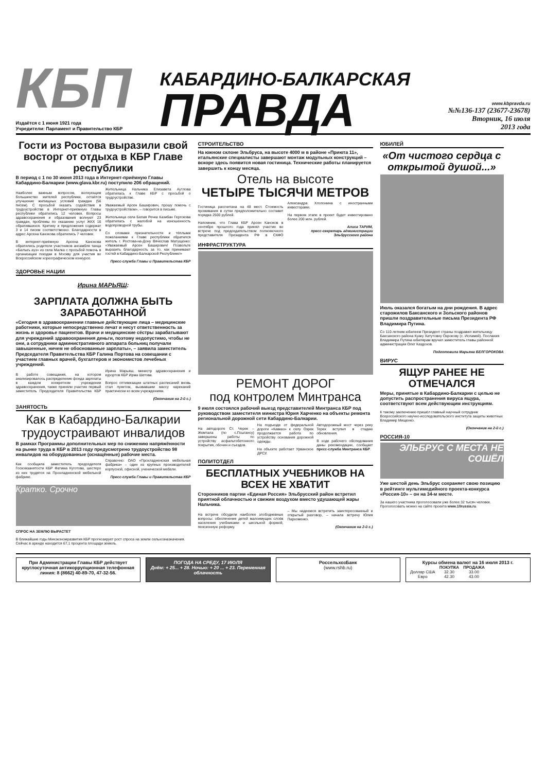КБП
Издаётся с 1 июня 1921 года
Учредители: Парламент и Правительство КБР
КАБАРДИНО-БАЛКАРСКАЯ
ПРАВДА
www.kbpravda.ru
№№136-137 (23677-23678)
Вторник, 16 июля
2013 года
Гости из Ростова выразили свой восторг от отдыха в КБР Главе республики
В период с 1 по 30 июня 2013 года в Интернет-приёмную Главы Кабардино-Балкарии (www.glava.kbr.ru) поступило 206 обращений.
Наиболее важным вопросом, волнующим большинство жителей республики, остаётся улучшение жилищных условий граждан (56 писем). С просьбой оказать содействие в трудоустройстве в Интернет-приёмную Главы республики обратились 12 человек. Вопросы здравоохранения и образования волнуют 23 граждан, проблемы по оказанию услуг ЖКХ 16 обратившихся. Критику и предложения содержат 3 и 14 писем соответственно. Благодарности в адрес Арсена Канокова обратились 7 человек.
В интернет-приёмную Арсена Канокова обратились родители участников ансамбля танца «Балъкъ ауз» из села Малка с просьбой помочь в организации поездки в Москву для участия во Всероссийском хореографическом конкурсе.
Жительница Нальчика Елизавета Аутлова обратилась к Главе КБР с просьбой о трудоустройстве.
Уважаемый Арсен Баширович, прошу помочь с трудоустройством», – говорится в письме.
Жительница села Белая Речка Казибан Гергокова обратилась с жалобой на изношенность водопроводной трубы.
Со словами признательности и тёплыми пожеланиями к Главе республики обратился житель г. Ростова-на-Дону Вячеслав Матущенко: «Уважаемый Арсен Баширович! Позвольте выразить благодарность за то, как принимают гостей в Кабардино-Балкарской Республике!»
Пресс-служба Главы и Правительства КБР
ЗДОРОВЬЕ НАЦИИ
Ирина МАРЬЯШ:
ЗАРПЛАТА ДОЛЖНА БЫТЬ ЗАРАБОТАННОЙ
«Сегодня в здравоохранении главные действующие лица – медицинские работники, которые непосредственно лечат и несут ответственность за жизнь и здоровье пациентов. Врачи и медицинские сёстры зарабатывают для учреждений здравоохранения деньги, поэтому недопустимо, чтобы не они, а сотрудники административного аппарата больниц получали завышенные, ничем не обоснованные зарплаты», – заявила заместитель Председателя Правительства КБР Галина Портова на совещании с участием главных врачей, бухгалтеров и экономистов лечебных учреждений.
В работе совещания, на котором анализировалось распределение фонда зарплаты в каждом конкретном учреждении здравоохранения, также приняли участие первый заместитель Председателя Правительства КБР Ирина Марьяш, министр здравоохранения и курортов КБР Ирма Шетова.
Вопрос оптимизации штатных расписаний вновь стал пунктом, вызвавшим массу нареканий практически ко всем учреждениям.
(Окончание на 2-й с.)
ЗАНЯТОСТЬ
Как в Кабардино-Балкарии трудоустраивают инвалидов
В рамках Программы дополнительных мер по снижению напряжённости на рынке труда в КБР в 2013 году предусмотрено трудоустройство 98 инвалидов на оборудованные (оснащённые) рабочие места.
Как сообщила заместитель председателя Госкомзанятости КБР Фатима Куготова, шестеро из них трудятся на Прохладненской мебельной фабрике.
Справочно: ОАО «Прохладненская мебельная фабрика» – один из крупных производителей корпусной, офисной, ученической мебели.
Пресс-служба Главы и Правительства КБР
Кратко. Срочно
СПРОС НА ЗЕМЛЮ ВЫРАСТЕТ
В ближайшие годы Минэкономразвития КБР прогнозирует рост спроса на земли сельхозназначения. Сейчас в аренде находится 67,1 процента площади земель.
СТРОИТЕЛЬСТВО
На южном склоне Эльбруса, на высоте 4000 м в районе «Приюта 11», итальянские специалисты завершают монтаж модульных конструкций – вскоре здесь появится новая гостиница. Технические работы планируется завершить к концу месяца.
Отель на высоте
ЧЕТЫРЕ ТЫСЯЧИ МЕТРОВ
Гостиница рассчитана на 48 мест. Стоимость проживания в сутки предположительно составит порядка 2500 рублей.
Напомним, что Глава КБР Арсен Каноков в сентябре прошлого года принял участие во встрече под председательством полномочного представителя Президента РФ в СКФО Александра Хлопонина с иностранными инвесторами.
На первом этапе в проект будет инвестировано более 200 млн. рублей.
Алиса ТАРИМ,
пресс-секретарь администрации Эльбрусского района
ИНФРАСТРУКТУРА
РЕМОНТ ДОРОГ
под контролем Минтранса
9 июля состоялся рабочий выезд представителей Минтранса КБР под руководством заместителя министра Юрия Харченко на объекты ремонта региональной дорожной сети Кабардино-Балкарии.
На автодороге Ст. Черек – Жемтала (по с.Псыгансу) завершены работы по устройству асфальтобетонного покрытия, обочин и съездов.
На подъезде от федеральной дороги «Кавказ» к селу Озрек продолжается работа по устройству основания дорожной одежды.
На объекте работает Урванское ДРСУ.
Автодорожный мост через реку Терек вступил в стадию обновления.
В ходе рабочего обследования даны рекомендации, сообщает пресс-служба Минтранса КБР.
ПОЛИТОТДЕЛ
БЕСПЛАТНЫХ УЧЕБНИКОВ НА ВСЕХ НЕ ХВАТИТ
Сторонников партии «Единая Россия» Эльбрусский район встретил приятной облачностью и свежим воздухом вместо удушающей жары Нальчика.
На встрече обсудили наиболее злободневные вопросы: обеспечение детей малоимущих слоёв населения учебниками и школьной формой, пенсионную реформу.
– Мы надеемся встретить заинтересованный и открытый разговор, – начала встречу Юлия Пархоменко.
(Окончание на 2-й с.)
ЮБИЛЕЙ
«От чистого сердца с открытой душой...»
Июль оказался богатым на дни рождения. В адрес старожилов Баксанского и Зольского районов пришли поздравительные письма Президента РФ Владимира Путина.
Со 110-летним юбилеем Президент страны поздравил жительницу Баксанского района Куаку Хатутовну Озрокову (с. Исламей). Послания Владимира Путина юбилярам вручил заместитель главы районной администрации Олег Каздохов.
Подготовила Марьяна БЕЛГОРОКОВА
ВИРУС
ЯЩУР РАНЕЕ НЕ ОТМЕЧАЛСЯ
Меры, принятые в Кабардино-Балкарии с целью не допустить распространения вируса ящура, соответствуют всем действующим инструкциям.
К такому заключению пришёл главный научный сотрудник Всероссийского научно-исследовательского института защиты животных Владимир Мищенко.
(Окончание на 2-й с.)
РОССИЯ-10
ЭЛЬБРУС С МЕСТА НЕ СОШЁЛ
Уже шестой день Эльбрус сохраняет свою позицию в рейтинге мультимедийного проекта-конкурса «Россия-10» – он на 34-м месте.
За нашего участника проголосовали уже более 32 тысяч человек. Проголосовать можно на сайте проекта www.10russia.ru.
При Администрации Главы КБР действует круглосуточная антикоррупционная телефонная линия: 8 (8662) 40-89-70, 47-32-56.
ПОГОДА НА СРЕДУ, 17 ИЮЛЯ
Днём: + 25... + 28. Ночью: + 20 ... + 23. Переменная облачность
РоссельхозБанк
(www.rshb.ru)
Курсы обмена валют на 16 июля 2013 г.
| | ПОКУПКА | ПРОДАЖА |
| --- | --- | --- |
| Доллар США | 32.30 | 33.00 |
| Евро | 42.30 | 43.00 |